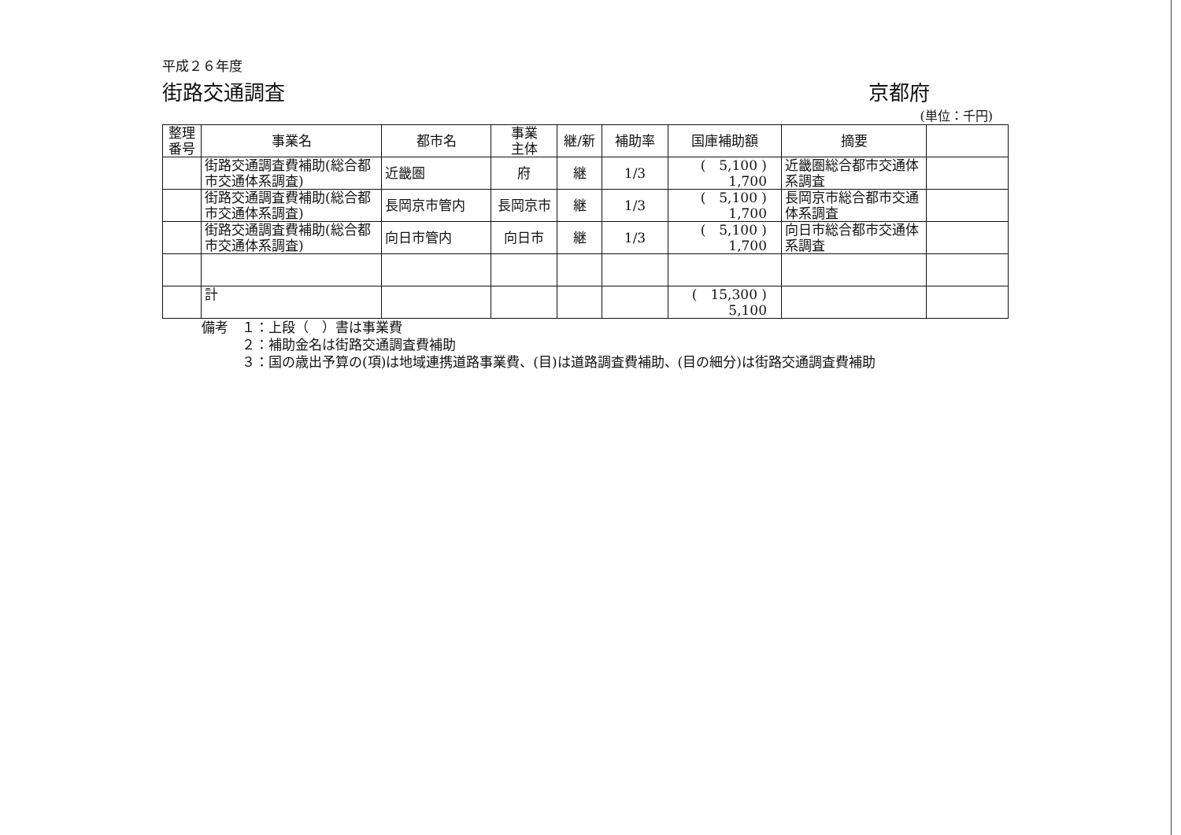平成２６年度
街路交通調査 京都府
(単位：千円)
| 整理 番号 | 事業名 | 都市名 | 事業 主体 | 継/新 | 補助率 | 国庫補助額 | 摘要 | |
| --- | --- | --- | --- | --- | --- | --- | --- | --- |
| | 街路交通調査費補助(総合都市交通体系調査) | 近畿圏 | 府 | 継 | 1/3 | ( 5,100 ) 1,700 | 近畿圏総合都市交通体系調査 | |
| | 街路交通調査費補助(総合都市交通体系調査) | 長岡京市管内 | 長岡京市 | 継 | 1/3 | ( 5,100 ) 1,700 | 長岡京市総合都市交通体系調査 | |
| | 街路交通調査費補助(総合都市交通体系調査) | 向日市管内 | 向日市 | 継 | 1/3 | ( 5,100 ) 1,700 | 向日市総合都市交通体系調査 | |
| | 計 | | | | | ( 15,300 ) 5,100 | | |
備考　１：上段（　）書は事業費
　　　２：補助金名は街路交通調査費補助
　　　３：国の歳出予算の(項)は地域連携道路事業費、(目)は道路調査費補助、(目の細分)は街路交通調査費補助